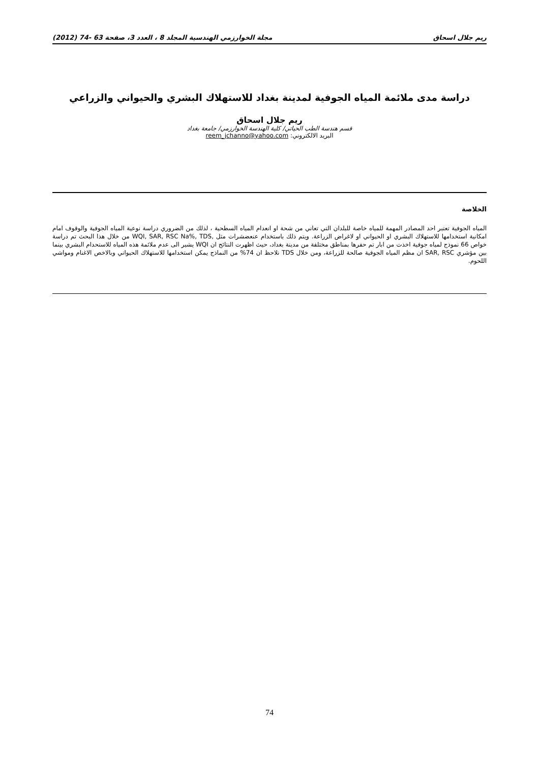ريم جلال اسحاق مجلة الخوارزمي الهندسية المجلد 8 ، العدد 3، صفحة 63 -74 (2012)
دراسة مدى ملائمة المياه الجوفية لمدينة بغداد للاستهلاك البشري والحيواني والزراعي
ريم جلال اسحاق
قسم هندسة الطب الحياتي/ كلية الهندسة الخوارزمي/ جامعة بغداد
البريد الالكتروني: reem_jchanno@yahoo.com
الخلاصة
المياه الجوفية تعتبر احد المصادر المهمة للمياه خاصة للبلدان التي تعاني من شحة او انعدام المياه السطحية ، لذلك من الضروري دراسة نوعية المياه الجوفية والوقوف امام امكانية استخدامها للاستهلاك البشري او الحيواني او لاغراض الزراعة. ويتم ذلك باستخدام عنعضشرات مثل ,WQI, SAR, RSC Na%, TDS من خلال هذا البحث تم دراسة خواص 66 نموذج لمياه جوفية اخذت من ابار تم حفرها بمناطق مختلفة من مدينة بغداد، حيث اظهرت النتائج ان WQI يشير الى عدم ملائمة هذه المياه للاستحدام البشري بينما بين مؤشري SAR, RSC ان مظم المياه الجوفية صالحة للزراعة، ومن خلال TDS نلاحظ ان 74% من النماذج يمكن استخدامها للاستهلاك الحيواني وبالاخص الاغنام ومواشي اللحوم.
74